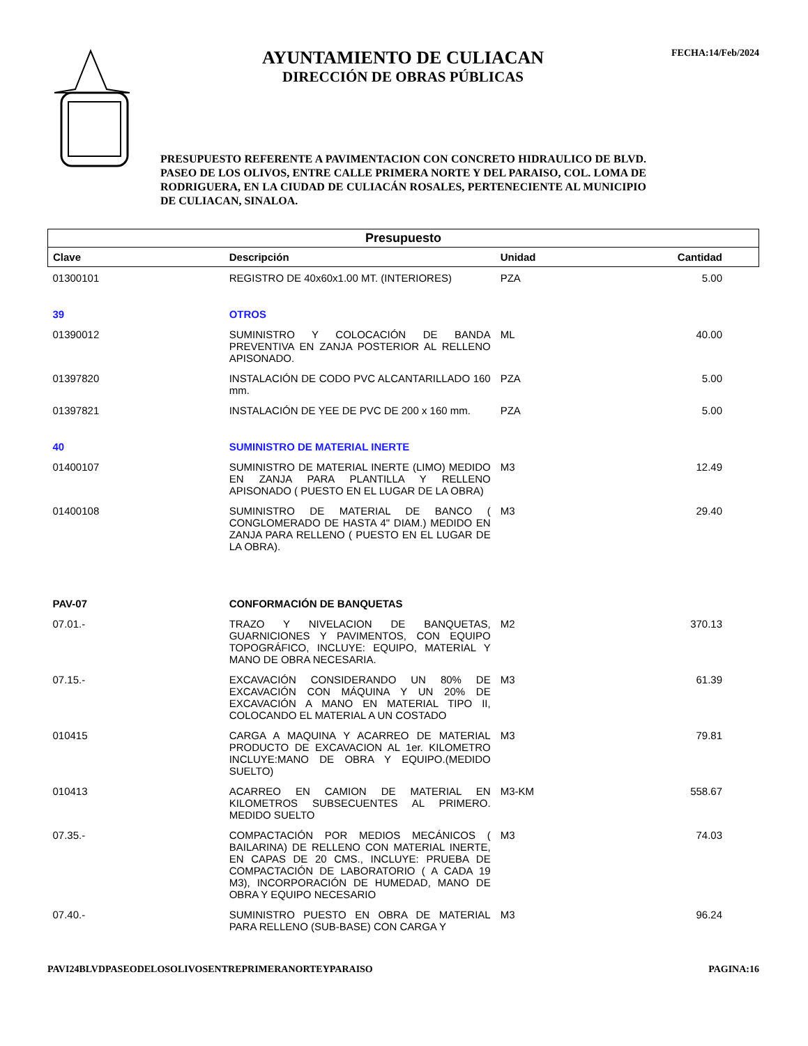AYUNTAMIENTO DE CULIACAN
DIRECCIÓN DE OBRAS PÚBLICAS
FECHA:14/Feb/2024
PRESUPUESTO REFERENTE A PAVIMENTACION CON CONCRETO HIDRAULICO DE BLVD. PASEO DE LOS OLIVOS, ENTRE CALLE PRIMERA NORTE Y DEL PARAISO, COL. LOMA DE RODRIGUERA, EN LA CIUDAD DE CULIACÁN ROSALES, PERTENECIENTE AL MUNICIPIO DE CULIACAN, SINALOA.
| Presupuesto | | | | |
| Clave | Descripción | Unidad | Cantidad | |
| 01300101 | REGISTRO DE 40x60x1.00 MT. (INTERIORES) | PZA | 5.00 | |
| 39 | OTROS | | | |
| 01390012 | SUMINISTRO Y COLOCACIÓN DE BANDA PREVENTIVA EN ZANJA POSTERIOR AL RELLENO APISONADO. | ML | 40.00 | |
| 01397820 | INSTALACIÓN DE CODO PVC ALCANTARILLADO 160 mm. | PZA | 5.00 | |
| 01397821 | INSTALACIÓN DE YEE DE PVC DE 200 x 160 mm. | PZA | 5.00 | |
| 40 | SUMINISTRO DE MATERIAL INERTE | | | |
| 01400107 | SUMINISTRO DE MATERIAL INERTE (LIMO) MEDIDO EN ZANJA PARA PLANTILLA Y RELLENO APISONADO ( PUESTO EN EL LUGAR DE LA OBRA) | M3 | 12.49 | |
| 01400108 | SUMINISTRO DE MATERIAL DE BANCO ( CONGLOMERADO DE HASTA 4" DIAM.) MEDIDO EN ZANJA PARA RELLENO ( PUESTO EN EL LUGAR DE LA OBRA). | M3 | 29.40 | |
| PAV-07 | CONFORMACIÓN DE BANQUETAS | | | |
| 07.01.- | TRAZO Y NIVELACION DE BANQUETAS, GUARNICIONES Y PAVIMENTOS, CON EQUIPO TOPOGRÁFICO, INCLUYE: EQUIPO, MATERIAL Y MANO DE OBRA NECESARIA. | M2 | 370.13 | |
| 07.15.- | EXCAVACIÓN CONSIDERANDO UN 80% DE EXCAVACIÓN CON MÁQUINA Y UN 20% DE EXCAVACIÓN A MANO EN MATERIAL TIPO II, COLOCANDO EL MATERIAL A UN COSTADO | M3 | 61.39 | |
| 010415 | CARGA A MAQUINA Y ACARREO DE MATERIAL PRODUCTO DE EXCAVACION AL 1er. KILOMETRO INCLUYE:MANO DE OBRA Y EQUIPO.(MEDIDO SUELTO) | M3 | 79.81 | |
| 010413 | ACARREO EN CAMION DE MATERIAL EN KILOMETROS SUBSECUENTES AL PRIMERO. MEDIDO SUELTO | M3-KM | 558.67 | |
| 07.35.- | COMPACTACIÓN POR MEDIOS MECÁNICOS ( BAILARINA) DE RELLENO CON MATERIAL INERTE, EN CAPAS DE 20 CMS., INCLUYE: PRUEBA DE COMPACTACIÓN DE LABORATORIO ( A CADA 19 M3), INCORPORACIÓN DE HUMEDAD, MANO DE OBRA Y EQUIPO NECESARIO | M3 | 74.03 | |
| 07.40.- | SUMINISTRO PUESTO EN OBRA DE MATERIAL PARA RELLENO (SUB-BASE) CON CARGA Y | M3 | 96.24 | |
PAVI24BLVDPASEODELOSOLIVOSENTREPRIMERANORTEYPARAISO PAGINA:16